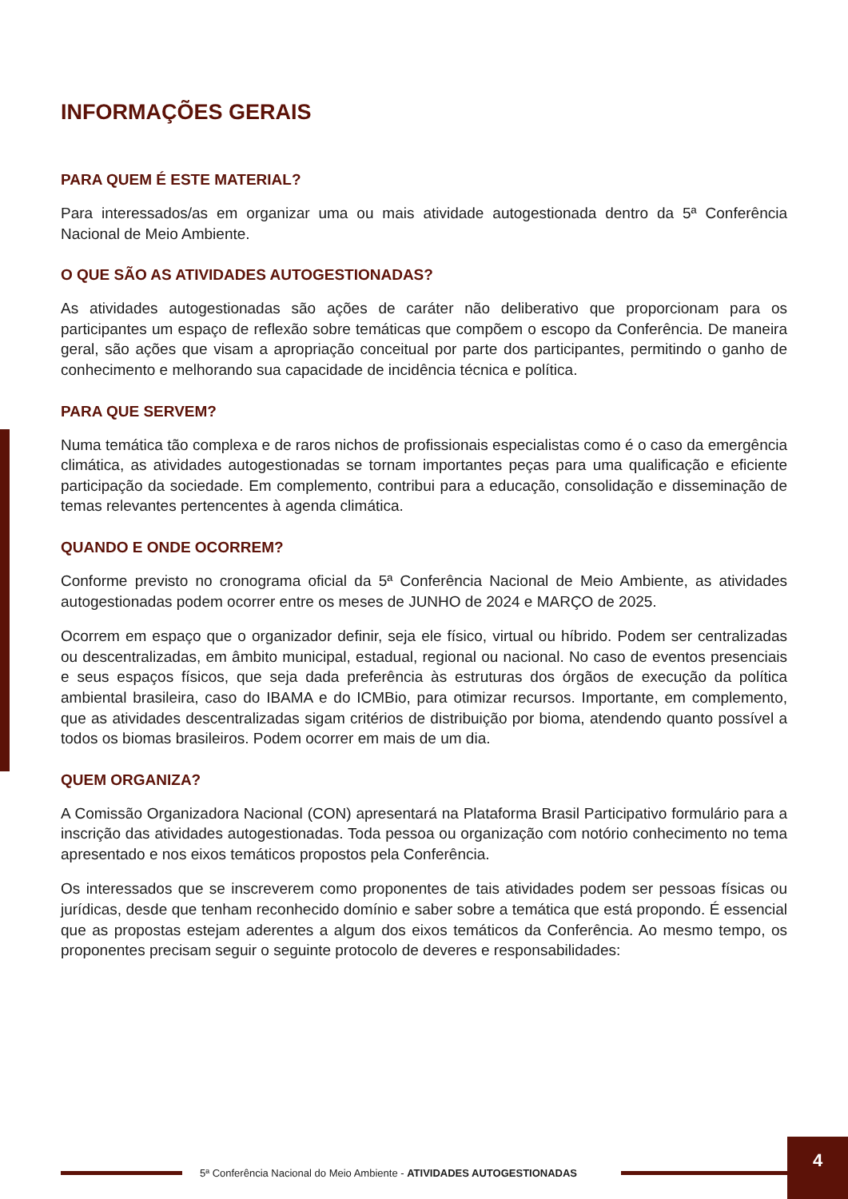INFORMAÇÕES GERAIS
PARA QUEM É ESTE MATERIAL?
Para interessados/as em organizar uma ou mais atividade autogestionada dentro da 5ª Conferência Nacional de Meio Ambiente.
O QUE SÃO AS ATIVIDADES AUTOGESTIONADAS?
As atividades autogestionadas são ações de caráter não deliberativo que proporcionam para os participantes um espaço de reflexão sobre temáticas que compõem o escopo da Conferência. De maneira geral, são ações que visam a apropriação conceitual por parte dos participantes, permitindo o ganho de conhecimento e melhorando sua capacidade de incidência técnica e política.
PARA QUE SERVEM?
Numa temática tão complexa e de raros nichos de profissionais especialistas como é o caso da emergência climática, as atividades autogestionadas se tornam importantes peças para uma qualificação e eficiente participação da sociedade. Em complemento, contribui para a educação, consolidação e disseminação de temas relevantes pertencentes à agenda climática.
QUANDO E ONDE OCORREM?
Conforme previsto no cronograma oficial da 5ª Conferência Nacional de Meio Ambiente, as atividades autogestionadas podem ocorrer entre os meses de JUNHO de 2024 e MARÇO de 2025.
Ocorrem em espaço que o organizador definir, seja ele físico, virtual ou híbrido. Podem ser centralizadas ou descentralizadas, em âmbito municipal, estadual, regional ou nacional. No caso de eventos presenciais e seus espaços físicos, que seja dada preferência às estruturas dos órgãos de execução da política ambiental brasileira, caso do IBAMA e do ICMBio, para otimizar recursos. Importante, em complemento, que as atividades descentralizadas sigam critérios de distribuição por bioma, atendendo quanto possível a todos os biomas brasileiros. Podem ocorrer em mais de um dia.
QUEM ORGANIZA?
A Comissão Organizadora Nacional (CON) apresentará na Plataforma Brasil Participativo formulário para a inscrição das atividades autogestionadas. Toda pessoa ou organização com notório conhecimento no tema apresentado e nos eixos temáticos propostos pela Conferência.
Os interessados que se inscreverem como proponentes de tais atividades podem ser pessoas físicas ou jurídicas, desde que tenham reconhecido domínio e saber sobre a temática que está propondo. É essencial que as propostas estejam aderentes a algum dos eixos temáticos da Conferência. Ao mesmo tempo, os proponentes precisam seguir o seguinte protocolo de deveres e responsabilidades:
5ª Conferência Nacional do Meio Ambiente - ATIVIDADES AUTOGESTIONADAS
4